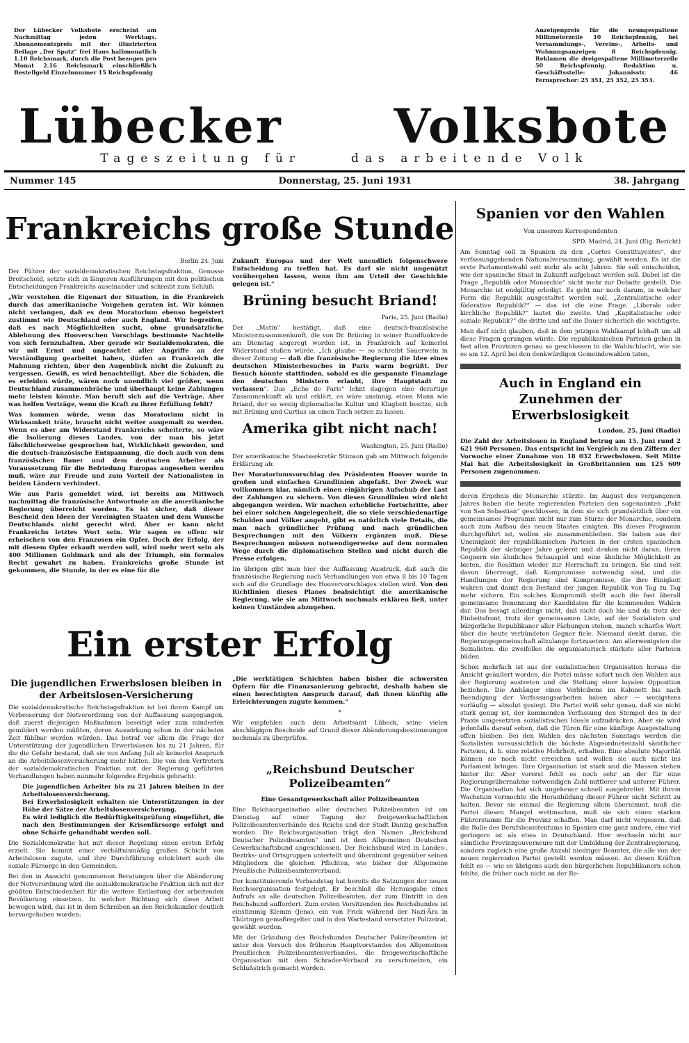Der Lübecker Volksbote erscheint am Nachmittag jeden Werktags. Abonnementspreis mit der illustrierten Beilage „Der Spatz“ frei Haus halbmonatlich 1.10 Reichsmark, durch die Post bezogen pro Monat 2.16 Reichsmark einschließlich Bestellgeld Einzelnummer 15 Reichspfennig
Anzeigenpreis für die neungespaltene Millimeterzeile 10 Reichspfennig, bei Versammlungs-, Vereins-, Arbeits- und Wohnungsanzeigen 8 Reichspfennig. Reklamen die dreigespaltene Millimeterzeile 50 Reichspfennig. Redaktion u. Geschäftsstelle: Johannisstr. 46 Fernsprecher: 25 351, 25 352, 25 353.
Lübecker Volksbote
Tageszeitung für das arbeitende Volk
Nummer 145 Donnerstag, 25. Juni 1931 38. Jahrgang
Frankreichs große Stunde
Berlin 24. Juni
Der Führer der sozialdemokratischen Reichstagsfraktion, Genosse Breitscheid, setzte sich in längeren Ausführungen mit den politischen Entscheidungen Frankreichs auseinander und schreibt zum Schluß:
„Wir verstehen die Eigenart der Situation, in die Frankreich durch das amerikanische Vorgehen geraten ist. Wir können nicht verlangen, daß es dem Moratorium ebenso begeistert zustimmt wie Deutschland oder auch England. Wir begreifen, daß es nach Möglichkeiten sucht, ohne grundsätzliche Ablehnung des Hooverschen Vorschlags bestimmte Nachteile von sich fernzuhalten. Aber gerade wir Sozialdemokraten, die wir mit Ernst und ungeachtet aller Angriffe an der Verständigung gearbeitet haben, dürfen an Frankreich die Mahnung richten, über den Augenblick nicht die Zukunft zu vergessen. Gewiß, es wird benachteiligt. Aber die Schäden, die es erleiden würde, wären noch unendlich viel größer, wenn Deutschland zusammenbräche und überhaupt keine Zahlungen mehr leisten könnte. Man beruft sich auf die Verträge. Aber was helfen Verträge, wenn die Kraft zu ihrer Erfüllung fehlt?
Was kommen würde, wenn das Moratorium nicht in Wirksamkeit träte, braucht nicht weiter ausgemalt zu werden. Wenn es aber am Widerstand Frankreichs scheiterte, so wäre die Isolierung dieses Landes, von der man bis jetzt fälschlicherweise gesprochen hat, Wirklichkeit geworden, und die deutsch-französische Entspannung, die doch auch von dem französischen Bauer und dem deutschen Arbeiter als Voraussetzung für die Befriedung Europas angesehen werden muß, wäre zur Freude und zum Vorteil der Nationalisten in beiden Ländern verhindert.
Wie aus Paris gemeldet wird, ist bereits am Mittwoch nachmittag die französische Antwortnote an die amerikanische Regierung überreicht worden. Es ist sicher, daß dieser Bescheid den Ideen der Vereinigten Staaten und dem Wunsche Deutschlands nicht gerecht wird. Aber er kann nicht Frankreichs letztes Wort sein. Wir sagen es offen: wir erheischen von den Franzosen ein Opfer. Doch der Erfolg, der mit diesem Opfer erkauft werden soll, wird mehr wert sein als 400 Millionen Goldmark und als der Triumph, ein formales Recht gewahrt zu haben. Frankreichs große Stunde ist gekommen, die Stunde, in der es eine für die
Zukunft Europas und der Welt unendlich folgenschwere Entscheidung zu treffen hat. Es darf sie nicht ungenützt vorübergehen lassen, wenn ihm am Urteil der Geschichte gelegen ist.“
Brüning besucht Briand!
Paris, 25. Juni (Radio)
Der „Matin“ bestätigt, daß eine deutsch-französische Ministerzusammenkunft, die von Dr. Brüning in seiner Rundfunkrede am Dienstag angeregt worden ist, in Frankreich auf keinerlei Widerstand stoßen würde. „Ich glaube — so schreibt Sauerwein in dieser Zeitung — daß die französische Regierung die Idee eines deutschen Ministerbesuches in Paris warm begrüßt. Der Besuch könnte stattfinden, sobald es die gespannte Finanzlage den deutschen Ministern erlaubt, ihre Hauptstadt zu verlassen“. Das „Echo de Paris“ lehnt dagegen eine derartige Zusammenkunft ab und erklärt, es wäre unsinnig, einen Mann wie Briand, der so wenig diplomatische Kultur und Klugheit besitze, sich mit Brüning und Curtius an einen Tisch setzen zu lassen.
Amerika gibt nicht nach!
Washington, 25. Juni (Radio)
Der amerikanische Staatssekretär Stimson gab am Mittwoch folgende Erklärung ab:
Der Moratoriumsvorschlag des Präsidenten Hoover wurde in großen und einfachen Grundlinien abgefaßt. Der Zweck war vollkommen klar, nämlich einen einjährigen Aufschub der Last der Zahlungen zu sichern. Von diesen Grundlinien wird nicht abgegangen werden. Wir machen erhebliche Fortschritte, aber bei einer solchen Angelegenheit, die so viele verschiedenartige Schulden und Völker angeht, gibt es natürlich viele Details, die man nach gründlicher Prüfung und nach gründlichen Besprechungen mit den Völkern ergänzen muß. Diese Besprechungen müssen notwendigerweise auf dem normalen Wege durch die diplomatischen Stellen und nicht durch die Presse erfolgen.
Im übrigen gibt man hier der Auffassung Ausdruck, daß auch die französische Regierung nach Verhandlungen von etwa 8 bis 10 Tagen sich auf die Grundlage des Hoovervorschlages stellen wird. Von den Richtlinien dieses Planes beabsichtigt die amerikanische Regierung, wie sie am Mittwoch nochmals erklären ließ, unter keinen Umständen abzugehen.
Ein erster Erfolg
Die jugendlichen Erwerbslosen bleiben in der Arbeitslosen-Versicherung
Die sozialdemokratische Reichstagsfraktion ist bei ihrem Kampf um Verbesserung der Notverordnung von der Auffassung ausgegangen, daß zuerst diejenigen Maßnahmen beseitigt oder zum mindesten gemildert werden müßten, deren Auswirkung schon in der nächsten Zeit fühlbar werden würden. Das betraf vor allem die Frage der Unterstützung der jugendlichen Erwerbslosen bis zu 21 Jahren, für die die Gefahr bestand, daß sie von Anfang Juli ab keinerlei Anspruch an die Arbeitslosenversicherung mehr hätten. Die von den Vertretern der sozialdemokratischen Fraktion mit der Regierung geführten Verhandlungen haben nunmehr folgendes Ergebnis gebracht:
Die jugendlichen Arbeiter bis zu 21 Jahren bleiben in der Arbeitslosenversicherung.
Bei Erwerbslosigkeit erhalten sie Unterstützungen in der Höhe der Sätze der Arbeitslosenversicherung.
Es wird lediglich die Bedürftigkeitsprüfung eingeführt, die nach den Bestimmungen der Krisenfürsorge erfolgt und ohne Schärfe gehandhabt werden soll.
Die Sozialdemokratie hat mit dieser Regelung einen ersten Erfolg erzielt. Sie kommt einer verhältnismäßig großen Schicht von Arbeitslosen zugute, und ihre Durchführung erleichtert auch die soziale Fürsorge in den Gemeinden.
Bei den in Aussicht genommenen Beratungen über die Abänderung der Notverordnung wird die sozialdemokratische Fraktion sich mit der größten Entschiedenheit für die weitere Entlastung der arbeitenden Bevölkerung einsetzen. In welcher Richtung sich diese Arbeit bewegen wird, das ist in dem Schreiben an den Reichskanzler deutlich hervorgehoben worden:
„Die werktätigen Schichten haben bisher die schwersten Opfern für die Finanzsanierung gebracht, deshalb haben sie einen berechtigten Anspruch darauf, daß ihnen künftig alle Erleichterungen zugute kommen.“
*
Wir empfehlen auch dem Arbeitsamt Lübeck, seine vielen abschlägigen Bescheide auf Grund dieser Abänderungsbestimmungen nochmals zu überprüfen.
„Reichsbund Deutscher Polizeibeamten“
Eine Gesamtgewerkschaft aller Polizeibeamten
Eine Reichsorganisation aller deutschen Polizeibeamten ist am Dienstag auf einer Tagung der freigewerkschaftlichen Polizeibeamtenverbände des Reichs und der Stadt Danzig geschaffen worden. Die Reichsorganisation trägt den Namen „Reichsbund Deutscher Polizeibeamten“ und ist dem Allgemeinen Deutschen Gewerkschaftsbund angeschlossen. Der Reichsbund wird in Landes-, Bezirks- und Ortsgruppen unterteilt und übernimmt gegenüber seinen Mitgliedern die gleichen Pflichten, wie bisher der Allgemeine Preußische Polizeibeamtenverband.
Der konstituierende Verbandstag hat bereits die Satzungen der neuen Reichsorganisation festgelegt. Er beschloß die Herausgabe eines Aufrufs an alle deutschen Polizeibeamten, der zum Eintritt in den Reichsbund auffordert. Zum ersten Vorsitzenden des Reichsbundes ist einstimmig Klemm (Jena), ein von Frick während der Nazi-Ära in Thüringen gemaßregelter und in den Wartestand versetzter Polizeirat, gewählt worden.
Mit der Gründung des Reichsbundes Deutscher Polizeibeamten ist unter den Versuch des früheren Hauptvorstandes des Allgemeinen Preußischen Polizeibeamtenverbandes, die freigewerkschaftliche Organisation mit dem Schrader-Verband zu verschmelzen, ein Schlußstrich gemacht worden.
Spanien vor den Wahlen
Von unserem Korrespondenten
SPD. Madrid, 24. Juni (Eig. Bericht)
Am Sonntag soll in Spanien zu den „Cortes Constituyentes“, der verfassunggebenden Nationalversammlung, gewählt werden. Es ist die erste Parlamentswahl seit mehr als acht Jahren. Sie soll entscheiden, wie der spanische Staat in Zukunft aufgebaut werden soll. Dabei ist die Frage „Republik oder Monarchie“ nicht mehr zur Debatte gestellt. Die Monarchie ist endgültig erledigt. Es geht nur noch darum, in welcher Form die Republik ausgestaltet werden soll. „Zentralistische oder föderative Republik?“ — das ist die eine Frage. „Liberale oder kirchliche Republik?“ lautet die zweite. Und „Kapitalistische oder soziale Republik?“ die dritte und auf die Dauer sicherlich die wichtigste.
Man darf nicht glauben, daß in dem jetzigen Wahlkampf lebhaft um all diese Fragen gerungen würde. Die republikanischen Parteien gehen in fast allen Provinzen genau so geschlossen in die Wahlschlacht, wie sie es am 12. April bei den denkwürdigen Gemeindewahlen taten,
Auch in England ein Zunehmen der Erwerbslosigkeit
London, 25. Juni (Radio)
Die Zahl der Arbeitslosen in England betrug am 15. Juni rund 2 621 960 Personen. Das entspricht im Vergleich zu den Ziffern der Vorwoche einer Zunahme von 18 032 Erwerbslosen. Seit Mitte Mai hat die Arbeitslosigkeit in Großbritannien um 125 609 Personen zugenommen.
deren Ergebnis die Monarchie stürzte. Im August des vergangenen Jahres haben die heute regierenden Parteien den sogenannten „Pakt von San Sebastian“ geschlossen, in dem sie sich grundsätzlich über ein gemeinsames Programm nicht nur zum Sturze der Monarchie, sondern auch zum Aufbau des neuen Staates einigten. Bis dieses Programm durchgeführt ist, wollen sie zusammenbleiben. Sie haben aus der Uneinigkeit der republikanischen Parteien in der ersten spanischen Republik der siebziger Jahre gelernt und denken nicht daran, ihren Gegnern ein ähnliches Schauspiel und eine ähnliche Möglichkeit zu bieten, die Reaktion wieder zur Herrschaft zu bringen. Sie sind seit davon überzeugt, daß Kompromisse notwendig sind, und die Handlungen der Regierung sind Kompromisse, die ihre Einigkeit wahren und damit den Bestand der jungen Republik von Tag zu Tag mehr sichern. Ein solches Kompromiß stellt auch die fast überall gemeinsame Benennung der Kandidaten für die kommenden Wahlen dar. Das besagt allerdings nicht, daß nicht doch hie und da trotz der Einheitsfront, trotz der gemeinsamen Liste, auf der Sozialisten und bürgerliche Republikaner aller Färbungen stehen, manch scharfes Wort über die heute verbündeten Gegner fiele. Niemand denkt daran, die Regierungsgemeinschaft allzulange fortzusetzen. Am allerwenigsten die Sozialisten, die zweifellos die organisatorisch stärkste aller Parteien bilden.
Schon mehrfach ist aus der sozialistischen Organisation heraus die Ansicht geäußert worden, die Partei müsse sofort nach den Wahlen aus der Regierung austreten und die Stellung einer loyalen Opposition beziehen. Die Anhänger eines Verbleibens im Kabinett bis nach Beendigung der Verfassungsarbeiten haben aber — wenigstens vorläufig — absolut gesiegt. Die Partei weiß sehr genau, daß sie nicht stark genug ist, der kommenden Verfassung den Stempel des in der Praxis umgesetzten sozialistischen Ideals aufzudrücken. Aber sie wird jedenfalls darauf sehen, daß die Türen für eine künftige Ausgestaltung offen bleiben. Bei den Wahlen des nächsten Sonntags werden die Sozialisten voraussichtlich die höchste Abgeordnetenzahl sämtlicher Parteien, d. h. eine relative Mehrheit, erhalten. Eine absolute Majorität können sie noch nicht erreichen und wollen sie auch nicht ins Parlament bringen. Ihre Organisation ist stark und die Massen stehen hinter ihr. Aber vorerst fehlt es noch sehr an der für eine Regierungsübernahme notwendigen Zahl mittlerer und unterer Führer. Die Organisation hat sich ungeheuer schnell ausgebreitet. Mit ihrem Wachstum vermochte die Heranbildung dieser Führer nicht Schritt zu halten. Bevor sie einmal die Regierung allein übernimmt, muß die Partei diesen Mangel wettmachen, muß sie sich einen starken Führerstamm für die Provinz schaffen. Man darf nicht vergessen, daß die Rolle des Berufsbeamtentums in Spanien eine ganz andere, eine viel geringere ist als etwa in Deutschland. Hier wechseln nicht nur sämtliche Provinzgouverneure mit der Umbildung der Zentralregierung, sondern zugleich eine große Anzahl niedriger Beamter, die alle von der neuen regierenden Partei gestellt werden müssen. An diesen Kräften fehlt es — wie es übrigens auch den bürgerlichen Republikanern schon fehlte, die früher noch nicht an der Re-